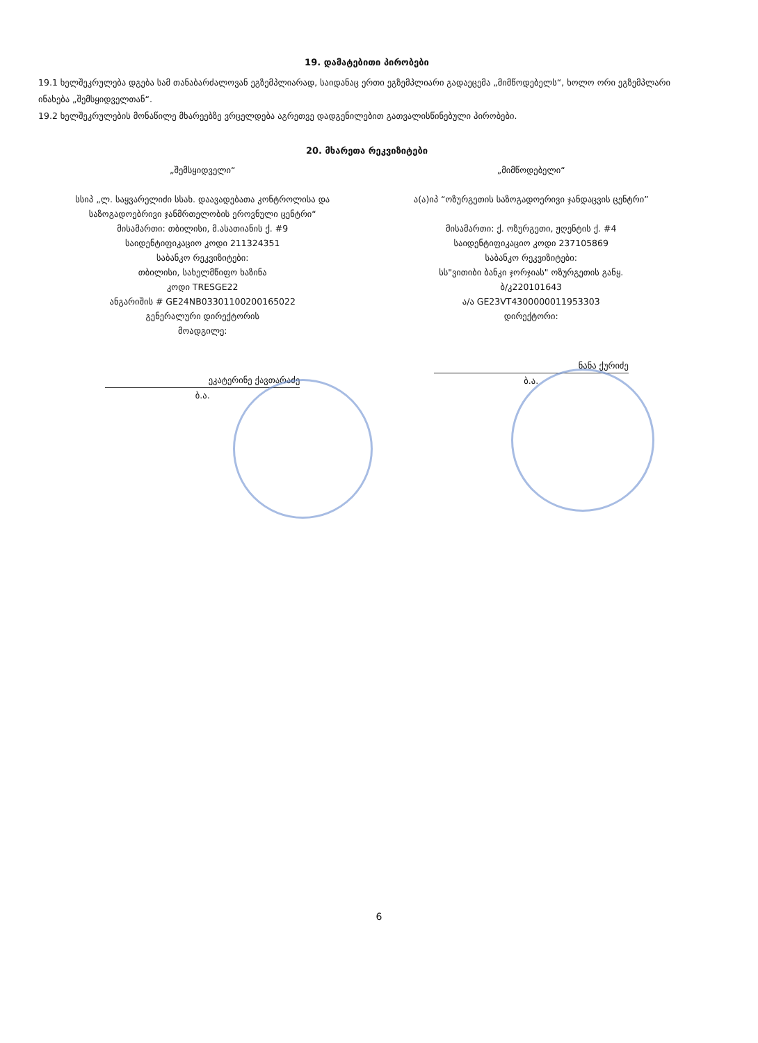19. დამატებითი პირობები
19.1 ხელშეკრულება დგება სამ თანაბარძალოვან ეგზემპლიარად, საიდანაც ერთი ეგზემპლიარი გადაეცემა „მიმწოდებელს“, ხოლო ორი ეგზემპლარი ინახება „შემსყიდველთან“.
19.2 ხელშეკრულების მონაწილე მხარეებზე ვრცელდება აგრეთვე დადგენილებით გათვალისწინებული პირობები.
20. მხარეთა რეკვიზიტები
„შემსყიდველი“
სსიპ „ლ. საყვარელიძი სსახ. დაავადებათა კონტროლისა და საზოგადოებრივი ჯანმრთელობის ეროვნული ცენტრი“
მისამართი: თბილისი, მ.ასათიანის ქ. #9
საიდენტიფიკაციო კოდი 211324351
საბანკო რეკვიზიტები:
თბილისი, სახელმწიფო ხაზინა
კოდი TRESGE22
ანგარიშის # GE24NB0330110020016502​2
გენერალური დირექტორის
მოადგილე:
ეკატერინე ქავთარაძე
ბ.ა.
„მიმწოდებელი“
ა(ა)იპ “ოზურგეთის საზოგადოერივი ჯანდაცვის ცენტრი”
მისამართი: ქ. ოზურგეთი, ჟღენტის ქ. #4
საიდენტიფიკაციო კოდი 237105869
საბანკო რეკვიზიტები:
სს"ვითიბი ბანკი ჯორჯიას" ოზურგეთის განყ.
ბ/კ220101643
ა/ა GE23VT4300000011953303
დირექტორი:
ნანა ქურიძე
ბ.ა.
6